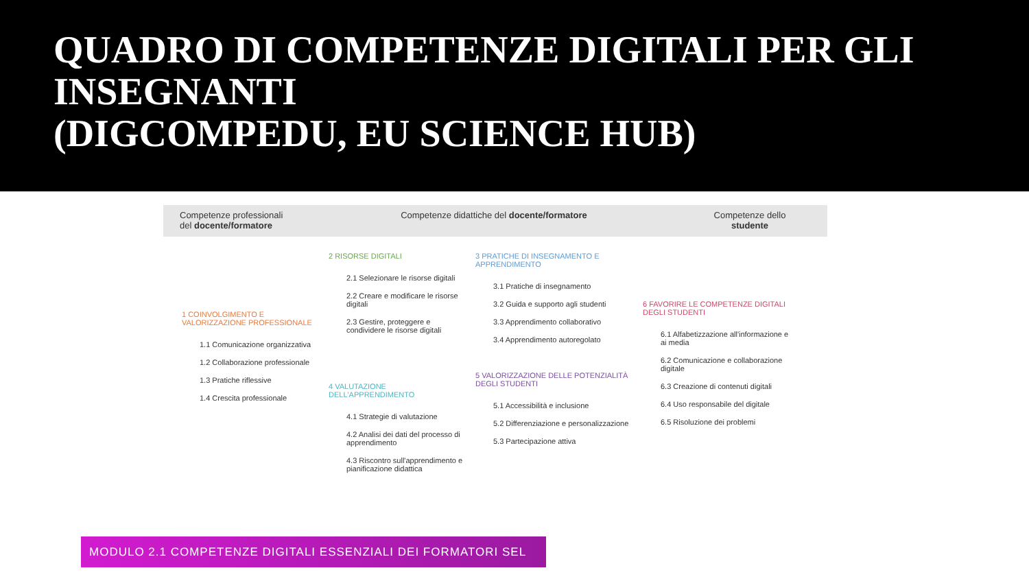QUADRO DI COMPETENZE DIGITALI PER GLI INSEGNANTI
(DIGCOMPEDU, EU SCIENCE HUB)
Competenze professionali del docente/formatore
Competenze didattiche del docente/formatore Competenze dello studente
1 COINVOLGIMENTO E VALORIZZAZIONE PROFESSIONALE
1.1 Comunicazione organizzativa
1.2 Collaborazione professionale
1.3 Pratiche riflessive
1.4 Crescita professionale
2 RISORSE DIGITALI
2.1 Selezionare le risorse digitali
2.2 Creare e modificare le risorse digitali
2.3 Gestire, proteggere e condividere le risorse digitali
4 VALUTAZIONE DELL'APPRENDIMENTO
4.1 Strategie di valutazione
4.2 Analisi dei dati del processo di apprendimento
4.3 Riscontro sull'apprendimento e pianificazione didattica
3 PRATICHE DI INSEGNAMENTO E APPRENDIMENTO
3.1 Pratiche di insegnamento
3.2 Guida e supporto agli studenti
3.3 Apprendimento collaborativo
3.4 Apprendimento autoregolato
5 VALORIZZAZIONE DELLE POTENZIALITÀ DEGLI STUDENTI
5.1 Accessibilità e inclusione
5.2 Differenziazione e personalizzazione
5.3 Partecipazione attiva
6 FAVORIRE LE COMPETENZE DIGITALI DEGLI STUDENTI
6.1 Alfabetizzazione all'informazione e ai media
6.2 Comunicazione e collaborazione digitale
6.3 Creazione di contenuti digitali
6.4 Uso responsabile del digitale
6.5 Risoluzione dei problemi
MODULO 2.1 COMPETENZE DIGITALI ESSENZIALI DEI FORMATORI SEL